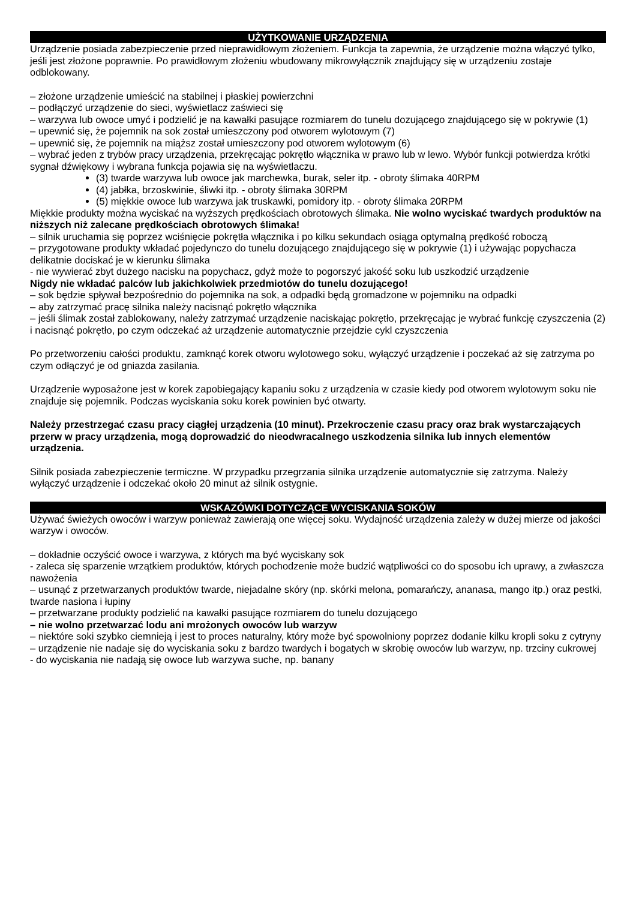UŻYTKOWANIE URZĄDZENIA
Urządzenie posiada zabezpieczenie przed nieprawidłowym złożeniem. Funkcja ta zapewnia, że urządzenie można włączyć tylko, jeśli jest złożone poprawnie. Po prawidłowym złożeniu wbudowany mikrowyłącznik znajdujący się w urządzeniu zostaje odblokowany.
– złożone urządzenie umieścić na stabilnej i płaskiej powierzchni
– podłączyć urządzenie do sieci, wyświetlacz zaświeci się
– warzywa lub owoce umyć i podzielić je na kawałki pasujące rozmiarem do tunelu dozującego znajdującego się w pokrywie (1)
– upewnić się, że pojemnik na sok został umieszczony pod otworem wylotowym (7)
– upewnić się, że pojemnik na miąższ został umieszczony pod otworem wylotowym (6)
– wybrać jeden z trybów pracy urządzenia, przekręcając pokrętło włącznika w prawo lub w lewo. Wybór funkcji potwierdza krótki sygnał dźwiękowy i wybrana funkcja pojawia się na wyświetlaczu.
(3) twarde warzywa lub owoce jak marchewka, burak, seler itp. - obroty ślimaka 40RPM
(4) jabłka, brzoskwinie, śliwki itp. - obroty ślimaka 30RPM
(5) miękkie owoce lub warzywa jak truskawki, pomidory itp. - obroty ślimaka 20RPM
Miękkie produkty można wyciskać na wyższych prędkościach obrotowych ślimaka. Nie wolno wyciskać twardych produktów na niższych niż zalecane prędkościach obrotowych ślimaka!
– silnik uruchamia się poprzez wciśnięcie pokrętła włącznika i po kilku sekundach osiąga optymalną prędkość roboczą
– przygotowane produkty wkładać pojedynczo do tunelu dozującego znajdującego się w pokrywie (1) i używając popychacza delikatnie dociskać je w kierunku ślimaka
- nie wywierać zbyt dużego nacisku na popychacz, gdyż może to pogorszyć jakość soku lub uszkodzić urządzenie
Nigdy nie wkładać palców lub jakichkolwiek przedmiotów do tunelu dozującego!
– sok będzie spływał bezpośrednio do pojemnika na sok, a odpadki będą gromadzone w pojemniku na odpadki
– aby zatrzymać pracę silnika należy nacisnąć pokrętło włącznika
– jeśli ślimak został zablokowany, należy zatrzymać urządzenie naciskając pokrętło, przekręcając je wybrać funkcję czyszczenia (2) i nacisnąć pokrętło, po czym odczekać aż urządzenie automatycznie przejdzie cykl czyszczenia
Po przetworzeniu całości produktu, zamknąć korek otworu wylotowego soku, wyłączyć urządzenie i poczekać aż się zatrzyma po czym odłączyć je od gniazda zasilania.
Urządzenie wyposażone jest w korek zapobiegający kapaniu soku z urządzenia w czasie kiedy pod otworem wylotowym soku nie znajduje się pojemnik. Podczas wyciskania soku korek powinien być otwarty.
Należy przestrzegać czasu pracy ciągłej urządzenia (10 minut). Przekroczenie czasu pracy oraz brak wystarczających przerw w pracy urządzenia, mogą doprowadzić do nieodwracalnego uszkodzenia silnika lub innych elementów urządzenia.
Silnik posiada zabezpieczenie termiczne. W przypadku przegrzania silnika urządzenie automatycznie się zatrzyma. Należy wyłączyć urządzenie i odczekać około 20 minut aż silnik ostygnie.
WSKAZÓWKI DOTYCZĄCE WYCISKANIA SOKÓW
Używać świeżych owoców i warzyw ponieważ zawierają one więcej soku. Wydajność urządzenia zależy w dużej mierze od jakości warzyw i owoców.
– dokładnie oczyścić owoce i warzywa, z których ma być wyciskany sok
- zaleca się sparzenie wrzątkiem produktów, których pochodzenie może budzić wątpliwości co do sposobu ich uprawy, a zwłaszcza nawożenia
– usunąć z przetwarzanych produktów twarde, niejadalne skóry (np. skórki melona, pomarańczy, ananasa, mango itp.) oraz pestki, twarde nasiona i łupiny
– przetwarzane produkty podzielić na kawałki pasujące rozmiarem do tunelu dozującego
– nie wolno przetwarzać lodu ani mrożonych owoców lub warzyw
– niektóre soki szybko ciemnieją i jest to proces naturalny, który może być spowolniony poprzez dodanie kilku kropli soku z cytryny
– urządzenie nie nadaje się do wyciskania soku z bardzo twardych i bogatych w skrobię owoców lub warzyw, np. trzciny cukrowej
- do wyciskania nie nadają się owoce lub warzywa suche, np. banany